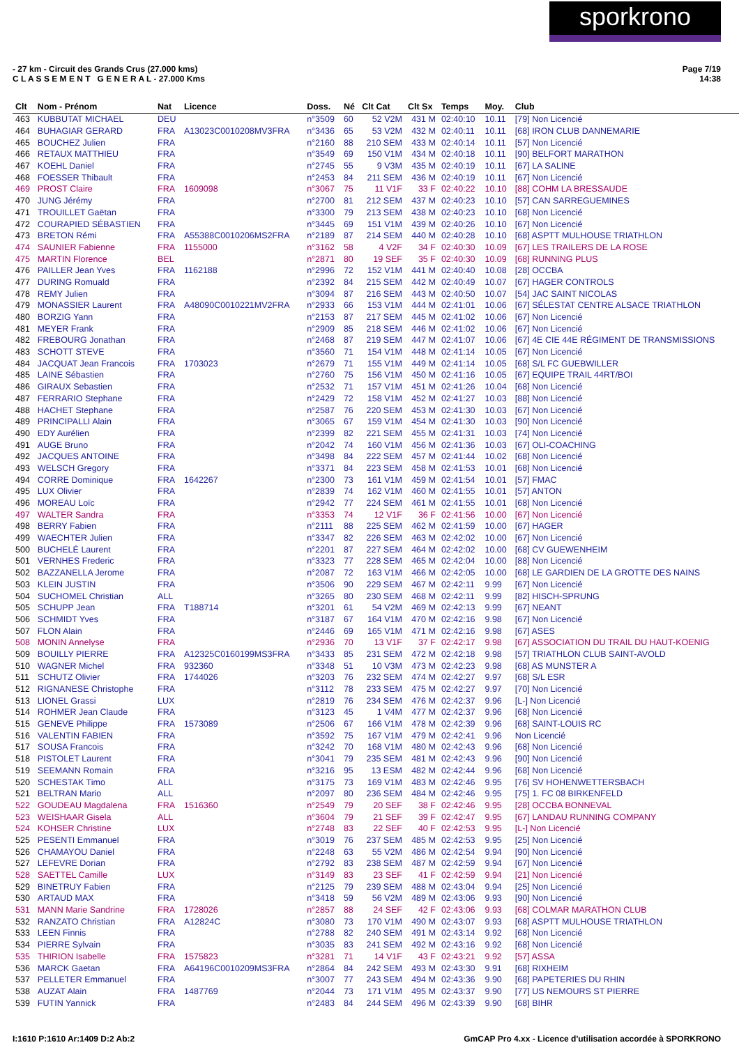sporkrono
Page 7/19
14:38 - 27 km - Circuit des Grands Crus (27.000 kms)
C L A S S E M E N T G E N E R A L - 27.000 Kms
| Clt | Nom - Prénom | Nat | Licence | Doss. | Né | Clt Cat | Clt Sx | Temps | Moy. | Club |
| --- | --- | --- | --- | --- | --- | --- | --- | --- | --- | --- |
| 463 | KUBBUTAT MICHAEL | DEU | | n°3509 | 60 | 52 V2M | 431 M | 02:40:10 | 10.11 | [79] Non Licencié |
| 464 | BUHAGIAR GERARD | FRA | A13023C0010208MV3FRA | n°3436 | 65 | 53 V2M | 432 M | 02:40:11 | 10.11 | [68] IRON CLUB DANNEMARIE |
| 465 | BOUCHEZ Julien | FRA | | n°2160 | 88 | 210 SEM | 433 M | 02:40:14 | 10.11 | [57] Non Licencié |
| 466 | RETAUX MATTHIEU | FRA | | n°3549 | 69 | 150 V1M | 434 M | 02:40:18 | 10.11 | [90] BELFORT MARATHON |
| 467 | KOEHL Daniel | FRA | | n°2745 | 55 | 9 V3M | 435 M | 02:40:19 | 10.11 | [67] LA SALINE |
| 468 | FOESSER Thibault | FRA | | n°2453 | 84 | 211 SEM | 436 M | 02:40:19 | 10.11 | [67] Non Licencié |
| 469 | PROST Claire | FRA | 1609098 | n°3067 | 75 | 11 V1F | 33 F | 02:40:22 | 10.10 | [88] COHM LA BRESSAUDE |
| 470 | JUNG Jérémy | FRA | | n°2700 | 81 | 212 SEM | 437 M | 02:40:23 | 10.10 | [57] CAN SARREGUEMINES |
| 471 | TROUILLET Gaëtan | FRA | | n°3300 | 79 | 213 SEM | 438 M | 02:40:23 | 10.10 | [68] Non Licencié |
| 472 | COURAPIED SÉBASTIEN | FRA | | n°3445 | 69 | 151 V1M | 439 M | 02:40:26 | 10.10 | [67] Non Licencié |
| 473 | BRETON Rémi | FRA | A55388C0010206MS2FRA | n°2189 | 87 | 214 SEM | 440 M | 02:40:28 | 10.10 | [68] ASPTT MULHOUSE TRIATHLON |
| 474 | SAUNIER Fabienne | FRA | 1155000 | n°3162 | 58 | 4 V2F | 34 F | 02:40:30 | 10.09 | [67] LES TRAILERS DE LA ROSE |
| 475 | MARTIN Florence | BEL | | n°2871 | 80 | 19 SEF | 35 F | 02:40:30 | 10.09 | [68] RUNNING PLUS |
| 476 | PAILLER Jean Yves | FRA | 1162188 | n°2996 | 72 | 152 V1M | 441 M | 02:40:40 | 10.08 | [28] OCCBA |
| 477 | DURING Romuald | FRA | | n°2392 | 84 | 215 SEM | 442 M | 02:40:49 | 10.07 | [67] HAGER CONTROLS |
| 478 | REMY Julien | FRA | | n°3094 | 87 | 216 SEM | 443 M | 02:40:50 | 10.07 | [54] JAC SAINT NICOLAS |
| 479 | MONASSIER Laurent | FRA | A48090C0010221MV2FRA | n°2933 | 66 | 153 V1M | 444 M | 02:41:01 | 10.06 | [67] SÉLESTAT CENTRE ALSACE TRIATHLON |
| 480 | BORZIG Yann | FRA | | n°2153 | 87 | 217 SEM | 445 M | 02:41:02 | 10.06 | [67] Non Licencié |
| 481 | MEYER Frank | FRA | | n°2909 | 85 | 218 SEM | 446 M | 02:41:02 | 10.06 | [67] Non Licencié |
| 482 | FREBOURG Jonathan | FRA | | n°2468 | 87 | 219 SEM | 447 M | 02:41:07 | 10.06 | [67] 4E CIE 44E RÉGIMENT DE TRANSMISSIONS |
| 483 | SCHOTT STEVE | FRA | | n°3560 | 71 | 154 V1M | 448 M | 02:41:14 | 10.05 | [67] Non Licencié |
| 484 | JACQUAT Jean Francois | FRA | 1703023 | n°2679 | 71 | 155 V1M | 449 M | 02:41:14 | 10.05 | [68] S/L FC GUEBWILLER |
| 485 | LAINE Sébastien | FRA | | n°2760 | 75 | 156 V1M | 450 M | 02:41:16 | 10.05 | [67] EQUIPE TRAIL 44RT/BOI |
| 486 | GIRAUX Sebastien | FRA | | n°2532 | 71 | 157 V1M | 451 M | 02:41:26 | 10.04 | [68] Non Licencié |
| 487 | FERRARIO Stephane | FRA | | n°2429 | 72 | 158 V1M | 452 M | 02:41:27 | 10.03 | [88] Non Licencié |
| 488 | HACHET Stephane | FRA | | n°2587 | 76 | 220 SEM | 453 M | 02:41:30 | 10.03 | [67] Non Licencié |
| 489 | PRINCIPALLI Alain | FRA | | n°3065 | 67 | 159 V1M | 454 M | 02:41:30 | 10.03 | [90] Non Licencié |
| 490 | EDY Aurélien | FRA | | n°2399 | 82 | 221 SEM | 455 M | 02:41:31 | 10.03 | [74] Non Licencié |
| 491 | AUGE Bruno | FRA | | n°2042 | 74 | 160 V1M | 456 M | 02:41:36 | 10.03 | [67] OLI-COACHING |
| 492 | JACQUES ANTOINE | FRA | | n°3498 | 84 | 222 SEM | 457 M | 02:41:44 | 10.02 | [68] Non Licencié |
| 493 | WELSCH Gregory | FRA | | n°3371 | 84 | 223 SEM | 458 M | 02:41:53 | 10.01 | [68] Non Licencié |
| 494 | CORRE Dominique | FRA | 1642267 | n°2300 | 73 | 161 V1M | 459 M | 02:41:54 | 10.01 | [57] FMAC |
| 495 | LUX Olivier | FRA | | n°2839 | 74 | 162 V1M | 460 M | 02:41:55 | 10.01 | [57] ANTON |
| 496 | MOREAU Loïc | FRA | | n°2942 | 77 | 224 SEM | 461 M | 02:41:55 | 10.01 | [68] Non Licencié |
| 497 | WALTER Sandra | FRA | | n°3353 | 74 | 12 V1F | 36 F | 02:41:56 | 10.00 | [67] Non Licencié |
| 498 | BERRY Fabien | FRA | | n°2111 | 88 | 225 SEM | 462 M | 02:41:59 | 10.00 | [67] HAGER |
| 499 | WAECHTER Julien | FRA | | n°3347 | 82 | 226 SEM | 463 M | 02:42:02 | 10.00 | [67] Non Licencié |
| 500 | BUCHELÉ Laurent | FRA | | n°2201 | 87 | 227 SEM | 464 M | 02:42:02 | 10.00 | [68] CV GUEWENHEIM |
| 501 | VERNHES Frederic | FRA | | n°3323 | 77 | 228 SEM | 465 M | 02:42:04 | 10.00 | [88] Non Licencié |
| 502 | BAZZANELLA Jerome | FRA | | n°2087 | 72 | 163 V1M | 466 M | 02:42:05 | 10.00 | [68] LE GARDIEN DE LA GROTTE DES NAINS |
| 503 | KLEIN JUSTIN | FRA | | n°3506 | 90 | 229 SEM | 467 M | 02:42:11 | 9.99 | [67] Non Licencié |
| 504 | SUCHOMEL Christian | ALL | | n°3265 | 80 | 230 SEM | 468 M | 02:42:11 | 9.99 | [82] HISCH-SPRUNG |
| 505 | SCHUPP Jean | FRA | T188714 | n°3201 | 61 | 54 V2M | 469 M | 02:42:13 | 9.99 | [67] NEANT |
| 506 | SCHMIDT Yves | FRA | | n°3187 | 67 | 164 V1M | 470 M | 02:42:16 | 9.98 | [67] Non Licencié |
| 507 | FLON Alain | FRA | | n°2446 | 69 | 165 V1M | 471 M | 02:42:16 | 9.98 | [67] ASES |
| 508 | MONIN Annelyse | FRA | | n°2936 | 70 | 13 V1F | 37 F | 02:42:17 | 9.98 | [67] ASSOCIATION DU TRAIL DU HAUT-KOENIG |
| 509 | BOUILLY PIERRE | FRA | A12325C0160199MS3FRA | n°3433 | 85 | 231 SEM | 472 M | 02:42:18 | 9.98 | [57] TRIATHLON CLUB SAINT-AVOLD |
| 510 | WAGNER Michel | FRA | 932360 | n°3348 | 51 | 10 V3M | 473 M | 02:42:23 | 9.98 | [68] AS MUNSTER A |
| 511 | SCHUTZ Olivier | FRA | 1744026 | n°3203 | 76 | 232 SEM | 474 M | 02:42:27 | 9.97 | [68] S/L ESR |
| 512 | RIGNANESE Christophe | FRA | | n°3112 | 78 | 233 SEM | 475 M | 02:42:27 | 9.97 | [70] Non Licencié |
| 513 | LIONEL Grassi | LUX | | n°2819 | 76 | 234 SEM | 476 M | 02:42:37 | 9.96 | [L-] Non Licencié |
| 514 | ROHMER Jean Claude | FRA | | n°3123 | 45 | 1 V4M | 477 M | 02:42:37 | 9.96 | [68] Non Licencié |
| 515 | GENEVE Philippe | FRA | 1573089 | n°2506 | 67 | 166 V1M | 478 M | 02:42:39 | 9.96 | [68] SAINT-LOUIS RC |
| 516 | VALENTIN FABIEN | FRA | | n°3592 | 75 | 167 V1M | 479 M | 02:42:41 | 9.96 | Non Licencié |
| 517 | SOUSA Francois | FRA | | n°3242 | 70 | 168 V1M | 480 M | 02:42:43 | 9.96 | [68] Non Licencié |
| 518 | PISTOLET Laurent | FRA | | n°3041 | 79 | 235 SEM | 481 M | 02:42:43 | 9.96 | [90] Non Licencié |
| 519 | SEEMANN Romain | FRA | | n°3216 | 95 | 13 ESM | 482 M | 02:42:44 | 9.96 | [68] Non Licencié |
| 520 | SCHESTAK Timo | ALL | | n°3175 | 73 | 169 V1M | 483 M | 02:42:46 | 9.95 | [76] SV HOHENWETTERSBACH |
| 521 | BELTRAN Mario | ALL | | n°2097 | 80 | 236 SEM | 484 M | 02:42:46 | 9.95 | [75] 1. FC 08 BIRKENFELD |
| 522 | GOUDEAU Magdalena | FRA | 1516360 | n°2549 | 79 | 20 SEF | 38 F | 02:42:46 | 9.95 | [28] OCCBA BONNEVAL |
| 523 | WEISHAAR Gisela | ALL | | n°3604 | 79 | 21 SEF | 39 F | 02:42:47 | 9.95 | [67] LANDAU RUNNING COMPANY |
| 524 | KOHSER Christine | LUX | | n°2748 | 83 | 22 SEF | 40 F | 02:42:53 | 9.95 | [L-] Non Licencié |
| 525 | PESENTI Emmanuel | FRA | | n°3019 | 76 | 237 SEM | 485 M | 02:42:53 | 9.95 | [25] Non Licencié |
| 526 | CHAMAYOU Daniel | FRA | | n°2248 | 63 | 55 V2M | 486 M | 02:42:54 | 9.94 | [90] Non Licencié |
| 527 | LEFEVRE Dorian | FRA | | n°2792 | 83 | 238 SEM | 487 M | 02:42:59 | 9.94 | [67] Non Licencié |
| 528 | SAETTEL Camille | LUX | | n°3149 | 83 | 23 SEF | 41 F | 02:42:59 | 9.94 | [21] Non Licencié |
| 529 | BINETRUY Fabien | FRA | | n°2125 | 79 | 239 SEM | 488 M | 02:43:04 | 9.94 | [25] Non Licencié |
| 530 | ARTAUD MAX | FRA | | n°3418 | 59 | 56 V2M | 489 M | 02:43:06 | 9.93 | [90] Non Licencié |
| 531 | MANN Marie Sandrine | FRA | 1728026 | n°2857 | 88 | 24 SEF | 42 F | 02:43:06 | 9.93 | [68] COLMAR MARATHON CLUB |
| 532 | RANZATO Christian | FRA | A12824C | n°3080 | 73 | 170 V1M | 490 M | 02:43:07 | 9.93 | [68] ASPTT MULHOUSE TRIATHLON |
| 533 | LEEN Finnis | FRA | | n°2788 | 82 | 240 SEM | 491 M | 02:43:14 | 9.92 | [68] Non Licencié |
| 534 | PIERRE Sylvain | FRA | | n°3035 | 83 | 241 SEM | 492 M | 02:43:16 | 9.92 | [68] Non Licencié |
| 535 | THIRION Isabelle | FRA | 1575823 | n°3281 | 71 | 14 V1F | 43 F | 02:43:21 | 9.92 | [57] ASSA |
| 536 | MARCK Gaetan | FRA | A64196C0010209MS3FRA | n°2864 | 84 | 242 SEM | 493 M | 02:43:30 | 9.91 | [68] RIXHEIM |
| 537 | PELLETER Emmanuel | FRA | | n°3007 | 77 | 243 SEM | 494 M | 02:43:36 | 9.90 | [68] PAPETERIES DU RHIN |
| 538 | AUZAT Alain | FRA | 1487769 | n°2044 | 73 | 171 V1M | 495 M | 02:43:37 | 9.90 | [77] US NEMOURS ST PIERRE |
| 539 | FUTIN Yannick | FRA | | n°2483 | 84 | 244 SEM | 496 M | 02:43:39 | 9.90 | [68] BIHR |
GmCAP Pro 4.xx - Licence d'utilisation accordée à SPORKRONO I:1610 P:1610 Ar:1409 D:2 Ab:2